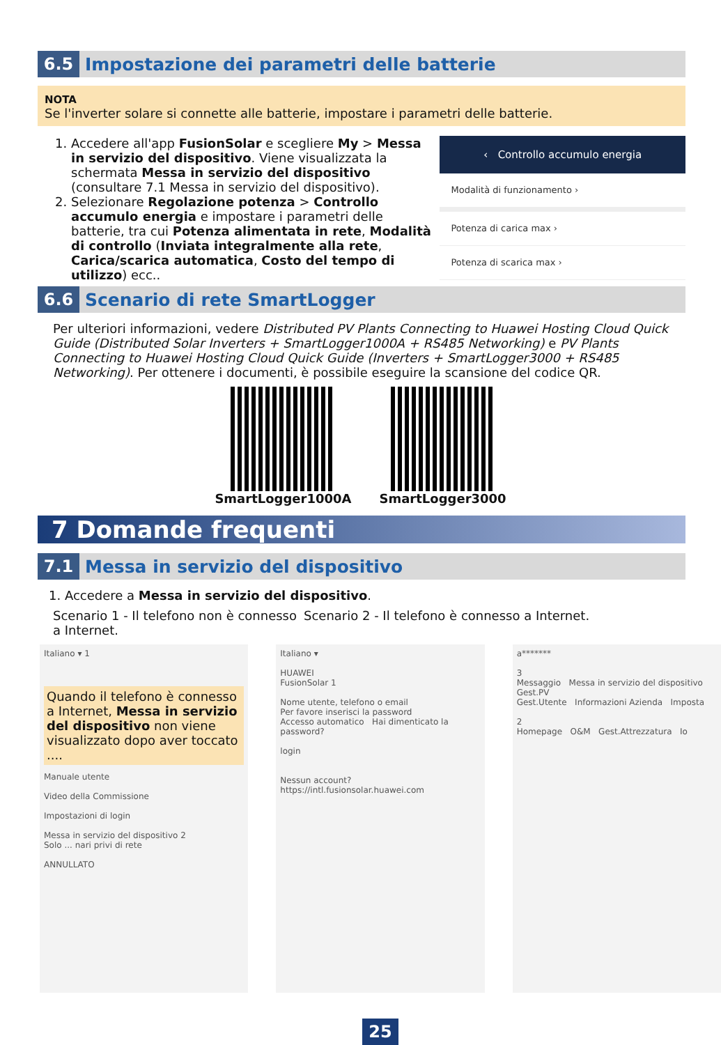6.5 Impostazione dei parametri delle batterie
NOTA
Se l'inverter solare si connette alle batterie, impostare i parametri delle batterie.
1. Accedere all'app FusionSolar e scegliere My > Messa in servizio del dispositivo. Viene visualizzata la schermata Messa in servizio del dispositivo (consultare 7.1 Messa in servizio del dispositivo).
2. Selezionare Regolazione potenza > Controllo accumulo energia e impostare i parametri delle batterie, tra cui Potenza alimentata in rete, Modalità di controllo (Inviata integralmente alla rete, Carica/scarica automatica, Costo del tempo di utilizzo) ecc..
‹ Controllo accumulo energia
Modalità di funzionamento ›
Potenza di carica max ›
Potenza di scarica max ›
6.6 Scenario di rete SmartLogger
Per ulteriori informazioni, vedere Distributed PV Plants Connecting to Huawei Hosting Cloud Quick Guide (Distributed Solar Inverters + SmartLogger1000A + RS485 Networking) e PV Plants Connecting to Huawei Hosting Cloud Quick Guide (Inverters + SmartLogger3000 + RS485 Networking). Per ottenere i documenti, è possibile eseguire la scansione del codice QR.
SmartLogger1000A SmartLogger3000
7 Domande frequenti
7.1 Messa in servizio del dispositivo
1. Accedere a Messa in servizio del dispositivo.
Scenario 1 - Il telefono non è connesso a Internet.
Scenario 2 - Il telefono è connesso a Internet.
Italiano ▾ 1
Quando il telefono è connesso a Internet, Messa in servizio del dispositivo non viene visualizzato dopo aver toccato ....
Manuale utente
Video della Commissione
Impostazioni di login
Messa in servizio del dispositivo 2
Solo ... nari privi di rete
ANNULLATO
Italiano ▾
HUAWEI
FusionSolar 1
Nome utente, telefono o email
Per favore inserisci la password
Accesso automatico Hai dimenticato la password?
login
Nessun account?
https://intl.fusionsolar.huawei.com
a*******
3
Messaggio Messa in servizio del dispositivo Gest.PV
Gest.Utente Informazioni Azienda Imposta
2
Homepage O&M Gest.Attrezzatura Io
25